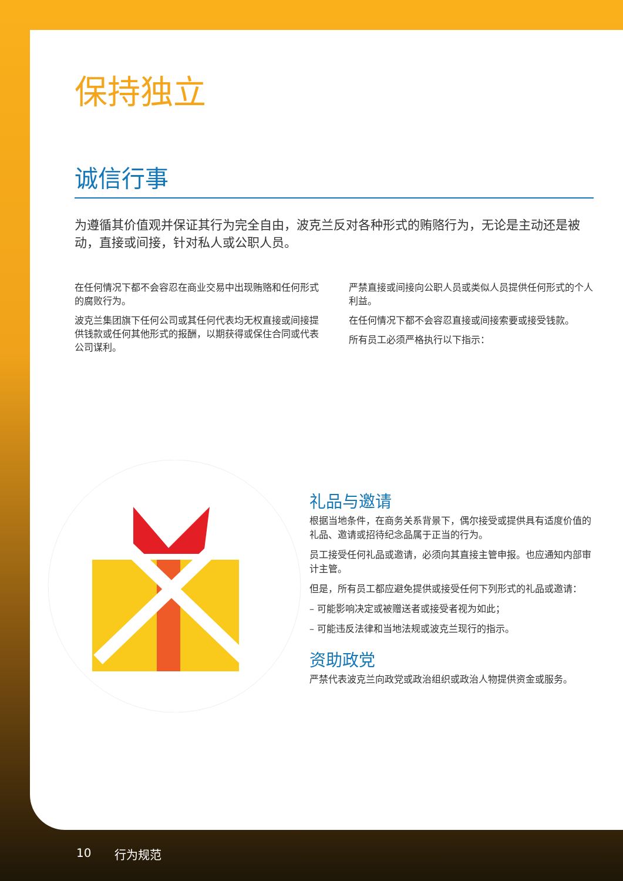保持独立
诚信行事
为遵循其价值观并保证其行为完全自由，波克兰反对各种形式的贿赂行为，无论是主动还是被动，直接或间接，针对私人或公职人员。
在任何情况下都不会容忍在商业交易中出现贿赂和任何形式的腐败行为。
波克兰集团旗下任何公司或其任何代表均无权直接或间接提供钱款或任何其他形式的报酬，以期获得或保住合同或代表公司谋利。
严禁直接或间接向公职人员或类似人员提供任何形式的个人利益。
在任何情况下都不会容忍直接或间接索要或接受钱款。
所有员工必须严格执行以下指示：
礼品与邀请
根据当地条件，在商务关系背景下，偶尔接受或提供具有适度价值的礼品、邀请或招待纪念品属于正当的行为。
员工接受任何礼品或邀请，必须向其直接主管申报。也应通知内部审计主管。
但是，所有员工都应避免提供或接受任何下列形式的礼品或邀请：
– 可能影响决定或被赠送者或接受者视为如此；
– 可能违反法律和当地法规或波克兰现行的指示。
资助政党
严禁代表波克兰向政党或政治组织或政治人物提供资金或服务。
10 行为规范